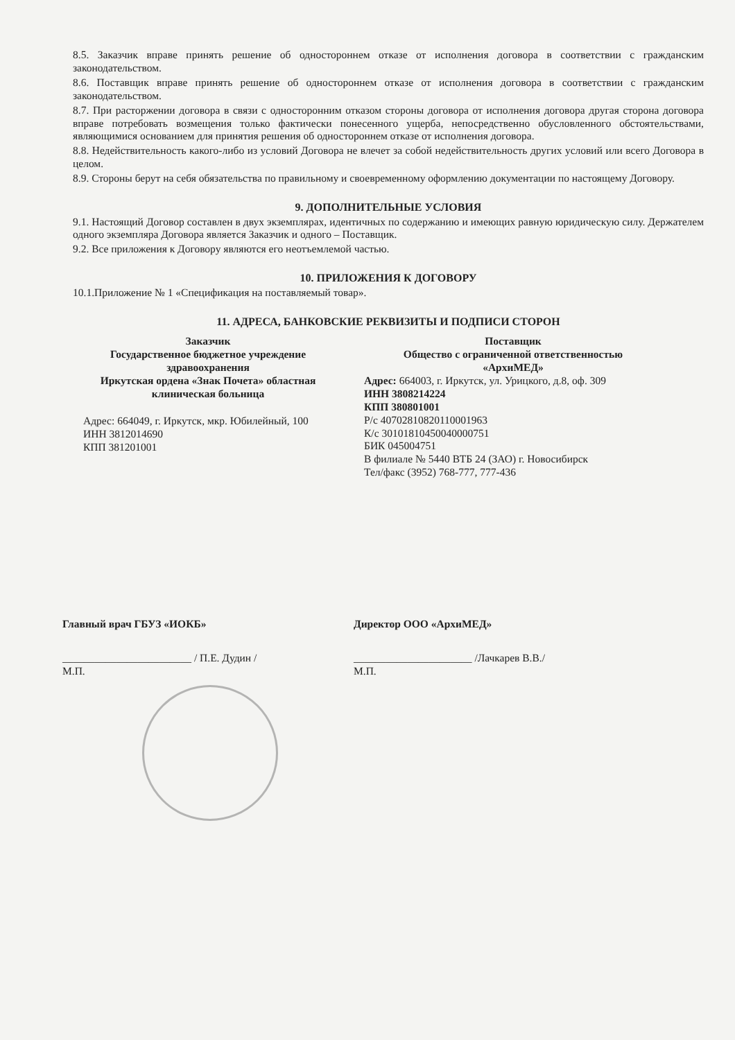8.5. Заказчик вправе принять решение об одностороннем отказе от исполнения договора в соответствии с гражданским законодательством.
8.6. Поставщик вправе принять решение об одностороннем отказе от исполнения договора в соответствии с гражданским законодательством.
8.7. При расторжении договора в связи с односторонним отказом стороны договора от исполнения договора другая сторона договора вправе потребовать возмещения только фактически понесенного ущерба, непосредственно обусловленного обстоятельствами, являющимися основанием для принятия решения об одностороннем отказе от исполнения договора.
8.8. Недействительность какого-либо из условий Договора не влечет за собой недействительность других условий или всего Договора в целом.
8.9. Стороны берут на себя обязательства по правильному и своевременному оформлению документации по настоящему Договору.
9. ДОПОЛНИТЕЛЬНЫЕ УСЛОВИЯ
9.1. Настоящий Договор составлен в двух экземплярах, идентичных по содержанию и имеющих равную юридическую силу. Держателем одного экземпляра Договора является Заказчик и одного – Поставщик.
9.2. Все приложения к Договору являются его неотъемлемой частью.
10. ПРИЛОЖЕНИЯ К ДОГОВОРУ
10.1.Приложение № 1 «Спецификация на поставляемый товар».
11. АДРЕСА, БАНКОВСКИЕ РЕКВИЗИТЫ И ПОДПИСИ СТОРОН
Заказчик
Государственное бюджетное учреждение здравоохранения
Иркутская ордена «Знак Почета» областная клиническая больница
Адрес: 664049, г. Иркутск, мкр. Юбилейный, 100
ИНН 3812014690
КПП 381201001
Поставщик
Общество с ограниченной ответственностью
«АрхиМЕД»
Адрес: 664003, г. Иркутск, ул. Урицкого, д.8, оф. 309
ИНН 3808214224
КПП 380801001
Р/с 40702810820110001963
К/с 30101810450040000751
БИК 045004751
В филиале № 5440 ВТБ 24 (ЗАО) г. Новосибирск
Тел/факс (3952) 768-777, 777-436
Главный врач ГБУЗ «ИОКБ» Директор ООО «АрхиМЕД»
________________________ / П.Е. Дудин /
М.П.
______________________ /Лачкарев В.В./
М.П.